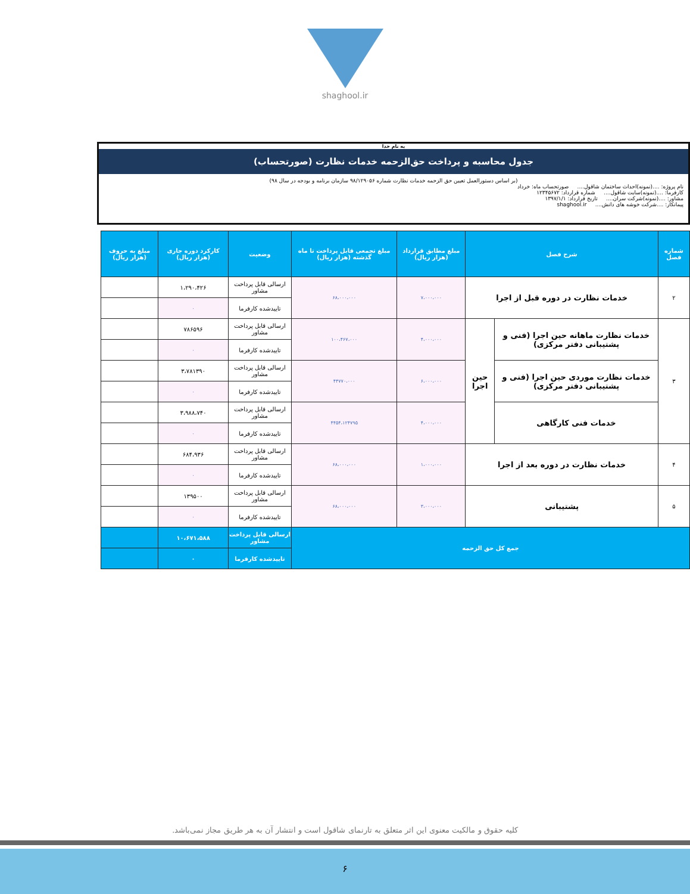shaghool.ir
به نام خدا
جدول محاسبه و پرداخت حق‌الزحمه خدمات نظارت (صورتحساب)
(بر اساس دستورالعمل تعیین حق الزحمه خدمات نظارت شماره ۹۸/۱۲۹۰۵۶ سازمان برنامه و بودجه در سال ۹۸)
نام پروژه: ....(نمونه)احداث ساختمان شاقول.... صورتحساب ماه: خرداد
کارفرما: ....(نمونه)سایت شاقول.... شماره قرارداد: ۱۲۳۴۵۶۷۲
مشاور: ....(نمونه)شرکت سران.... تاریخ قرارداد: ۱۳۹۷/۱/۱
پیمانکار: ....شرکت خوشه های دانش.... shaghool.ir
| شماره فصل | شرح فصل | | مبلغ مطابق قرارداد (هزار ریال) | مبلغ تجمعی قابل پرداخت تا ماه گذشته (هزار ریال) | وضعیت | کارکرد دوره جاری (هزار ریال) | مبلغ به حروف (هزار ریال) |
| --- | --- | --- | --- | --- | --- | --- | --- |
| ۲ | خدمات نظارت در دوره قبل از اجرا | | ۷،۰۰۰،۰۰۰ | ۶۸،۰۰۰،۰۰۰ | ارسالی قابل پرداخت مشاور | ۱،۲۹۰،۴۲۶ | |
| | | | | | تاییدشده کارفرما | ۰ | |
| ۳ | خدمات نظارت ماهانه حین اجرا (فنی و پشتیبانی دفتر مرکزی) | حین اجرا | ۴،۰۰۰،۰۰۰ | ۱۰۰،۴۶۷،۰۰۰ | ارسالی قابل پرداخت مشاور | ۷۸۶۵۹۶ | |
| | | | | | تاییدشده کارفرما | ۰ | |
| | خدمات نظارت موردی حین اجرا (فنی و پشتیبانی دفتر مرکزی) | | ۶،۰۰۰،۰۰۰ | ۴۴۷۷۰،۰۰۰ | ارسالی قابل پرداخت مشاور | ۳،۷۸۱۳۹۰ | |
| | | | | | تاییدشده کارفرما | ۰ | |
| | خدمات فنی کارگاهی | | ۴،۰۰۰،۰۰۰ | ۴۴۵۴،۱۲۴۷۹۵ | ارسالی قابل پرداخت مشاور | ۳،۹۸۸،۷۴۰ | |
| | | | | | تاییدشده کارفرما | ۰ | |
| ۴ | خدمات نظارت در دوره بعد از اجرا | | ۱،۰۰۰،۰۰۰ | ۶۸،۰۰۰،۰۰۰ | ارسالی قابل پرداخت مشاور | ۶۸۴،۹۳۶ | |
| | | | | | تاییدشده کارفرما | ۰ | |
| ۵ | پشتیبانی | | ۳،۰۰۰،۰۰۰ | ۶۸،۰۰۰،۰۰۰ | ارسالی قابل پرداخت مشاور | ۱۳۹۵۰۰ | |
| | | | | | تاییدشده کارفرما | ۰ | |
| جمع کل حق الزحمه | | | | | ارسالی قابل پرداخت مشاور | ۱۰،۶۷۱،۵۸۸ | |
| | | | | | تاییدشده کارفرما | ۰ | |
کلیه حقوق و مالکیت معنوی این اثر متعلق به تارنمای شاقول است و انتشار آن به هر طریق مجاز نمی‌باشد.
۶